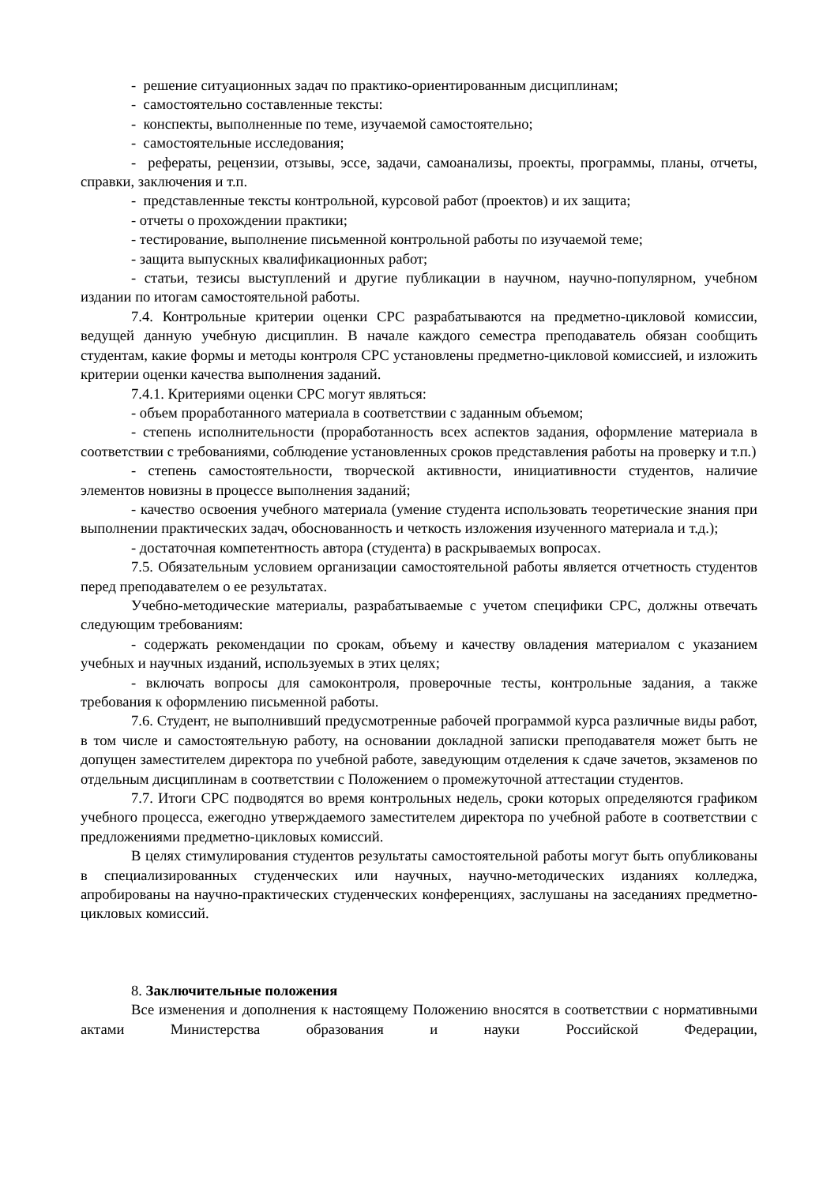- решение ситуационных задач по практико-ориентированным дисциплинам;
- самостоятельно составленные тексты:
- конспекты, выполненные по теме, изучаемой самостоятельно;
- самостоятельные исследования;
- рефераты, рецензии, отзывы, эссе, задачи, самоанализы, проекты, программы, планы, отчеты, справки, заключения и т.п.
- представленные тексты контрольной, курсовой работ (проектов) и их защита;
- отчеты о прохождении практики;
- тестирование, выполнение письменной контрольной работы по изучаемой теме;
- защита выпускных квалификационных работ;
- статьи, тезисы выступлений и другие публикации в научном, научно-популярном, учебном издании по итогам самостоятельной работы.
7.4. Контрольные критерии оценки СРС разрабатываются на предметно-цикловой комиссии, ведущей данную учебную дисциплин. В начале каждого семестра преподаватель обязан сообщить студентам, какие формы и методы контроля СРС установлены предметно-цикловой комиссией, и изложить критерии оценки качества выполнения заданий.
7.4.1. Критериями оценки СРС могут являться:
- объем проработанного материала в соответствии с заданным объемом;
- степень исполнительности (проработанность всех аспектов задания, оформление материала в соответствии с требованиями, соблюдение установленных сроков представления работы на проверку и т.п.)
- степень самостоятельности, творческой активности, инициативности студентов, наличие элементов новизны в процессе выполнения заданий;
- качество освоения учебного материала (умение студента использовать теоретические знания при выполнении практических задач, обоснованность и четкость изложения изученного материала и т.д.);
- достаточная компетентность автора (студента) в раскрываемых вопросах.
7.5. Обязательным условием организации самостоятельной работы является отчетность студентов перед преподавателем о ее результатах.
Учебно-методические материалы, разрабатываемые с учетом специфики СРС, должны отвечать следующим требованиям:
- содержать рекомендации по срокам, объему и качеству овладения материалом с указанием учебных и научных изданий, используемых в этих целях;
- включать вопросы для самоконтроля, проверочные тесты, контрольные задания, а также требования к оформлению письменной работы.
7.6. Студент, не выполнивший предусмотренные рабочей программой курса различные виды работ, в том числе и самостоятельную работу, на основании докладной записки преподавателя может быть не допущен заместителем директора по учебной работе, заведующим отделения к сдаче зачетов, экзаменов по отдельным дисциплинам в соответствии с Положением о промежуточной аттестации студентов.
7.7. Итоги СРС подводятся во время контрольных недель, сроки которых определяются графиком учебного процесса, ежегодно утверждаемого заместителем директора по учебной работе в соответствии с предложениями предметно-цикловых комиссий.
В целях стимулирования студентов результаты самостоятельной работы могут быть опубликованы в специализированных студенческих или научных, научно-методических изданиях колледжа, апробированы на научно-практических студенческих конференциях, заслушаны на заседаниях предметно-цикловых комиссий.
8. Заключительные положения
Все изменения и дополнения к настоящему Положению вносятся в соответствии с нормативными актами Министерства образования и науки Российской Федерации,